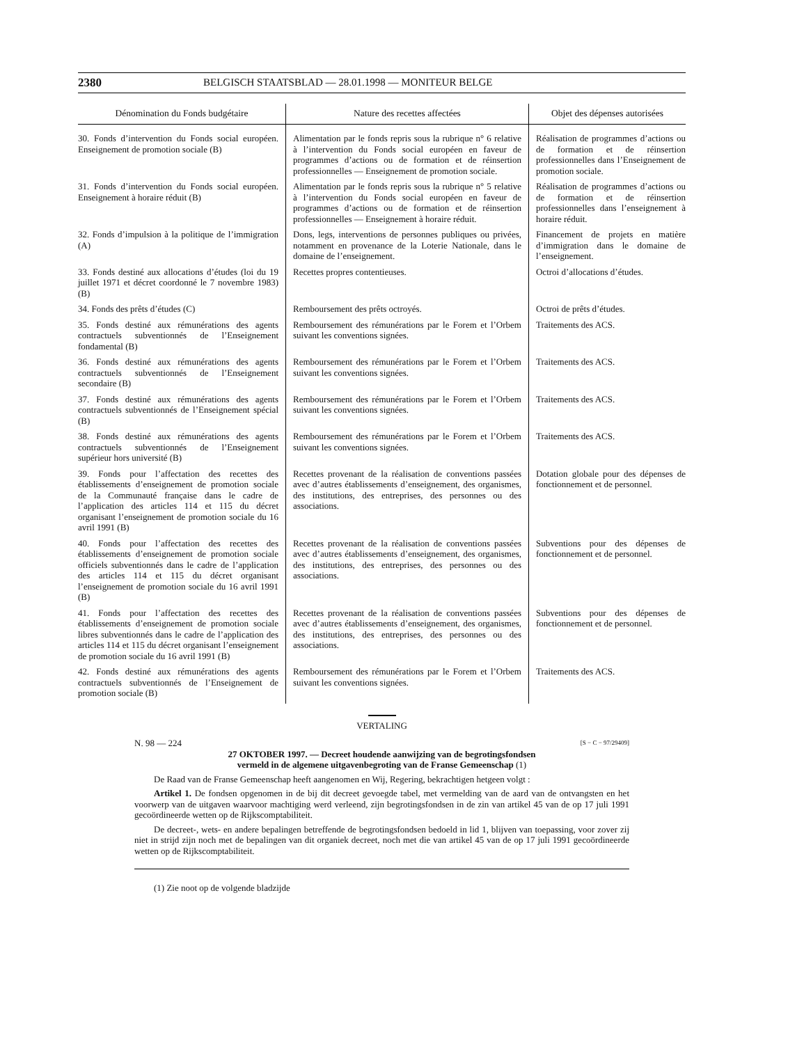2380 BELGISCH STAATSBLAD — 28.01.1998 — MONITEUR BELGE
| Dénomination du Fonds budgétaire | Nature des recettes affectées | Objet des dépenses autorisées |
| --- | --- | --- |
| 30. Fonds d’intervention du Fonds social européen. Enseignement de promotion sociale (B) | Alimentation par le fonds repris sous la rubrique n° 6 relative à l’intervention du Fonds social européen en faveur de programmes d’actions ou de formation et de réinsertion professionnelles — Enseignement de promotion sociale. | Réalisation de programmes d’actions ou de formation et de réinsertion professionnelles dans l’Enseignement de promotion sociale. |
| 31. Fonds d’intervention du Fonds social européen. Enseignement à horaire réduit (B) | Alimentation par le fonds repris sous la rubrique n° 5 relative à l’intervention du Fonds social européen en faveur de programmes d’actions ou de formation et de réinsertion professionnelles — Enseignement à horaire réduit. | Réalisation de programmes d’actions ou de formation et de réinsertion professionnelles dans l’enseignement à horaire réduit. |
| 32. Fonds d’impulsion à la politique de l’immigration (A) | Dons, legs, interventions de personnes publiques ou privées, notamment en provenance de la Loterie Nationale, dans le domaine de l’enseignement. | Financement de projets en matière d’immigration dans le domaine de l’enseignement. |
| 33. Fonds destiné aux allocations d’études (loi du 19 juillet 1971 et décret coordonné le 7 novembre 1983) (B) | Recettes propres contentieuses. | Octroi d’allocations d’études. |
| 34. Fonds des prêts d’études (C) | Remboursement des prêts octroyés. | Octroi de prêts d’études. |
| 35. Fonds destiné aux rémunérations des agents contractuels subventionnés de l’Enseignement fondamental (B) | Remboursement des rémunérations par le Forem et l’Orbem suivant les conventions signées. | Traitements des ACS. |
| 36. Fonds destiné aux rémunérations des agents contractuels subventionnés de l’Enseignement secondaire (B) | Remboursement des rémunérations par le Forem et l’Orbem suivant les conventions signées. | Traitements des ACS. |
| 37. Fonds destiné aux rémunérations des agents contractuels subventionnés de l’Enseignement spécial (B) | Remboursement des rémunérations par le Forem et l’Orbem suivant les conventions signées. | Traitements des ACS. |
| 38. Fonds destiné aux rémunérations des agents contractuels subventionnés de l’Enseignement supérieur hors université (B) | Remboursement des rémunérations par le Forem et l’Orbem suivant les conventions signées. | Traitements des ACS. |
| 39. Fonds pour l’affectation des recettes des établissements d’enseignement de promotion sociale de la Communauté française dans le cadre de l’application des articles 114 et 115 du décret organisant l’enseignement de promotion sociale du 16 avril 1991 (B) | Recettes provenant de la réalisation de conventions passées avec d’autres établissements d’enseignement, des organismes, des institutions, des entreprises, des personnes ou des associations. | Dotation globale pour des dépenses de fonctionnement et de personnel. |
| 40. Fonds pour l’affectation des recettes des établissements d’enseignement de promotion sociale officiels subventionnés dans le cadre de l’application des articles 114 et 115 du décret organisant l’enseignement de promotion sociale du 16 avril 1991 (B) | Recettes provenant de la réalisation de conventions passées avec d’autres établissements d’enseignement, des organismes, des institutions, des entreprises, des personnes ou des associations. | Subventions pour des dépenses de fonctionnement et de personnel. |
| 41. Fonds pour l’affectation des recettes des établissements d’enseignement de promotion sociale libres subventionnés dans le cadre de l’application des articles 114 et 115 du décret organisant l’enseignement de promotion sociale du 16 avril 1991 (B) | Recettes provenant de la réalisation de conventions passées avec d’autres établissements d’enseignement, des organismes, des institutions, des entreprises, des personnes ou des associations. | Subventions pour des dépenses de fonctionnement et de personnel. |
| 42. Fonds destiné aux rémunérations des agents contractuels subventionnés de l’Enseignement de promotion sociale (B) | Remboursement des rémunérations par le Forem et l’Orbem suivant les conventions signées. | Traitements des ACS. |
VERTALING
N. 98 — 224 [S − C − 97/29409]
27 OKTOBER 1997. — Decreet houdende aanwijzing van de begrotingsfondsen
vermeld in de algemene uitgavenbegroting van de Franse Gemeenschap (1)
De Raad van de Franse Gemeenschap heeft aangenomen en Wij, Regering, bekrachtigen hetgeen volgt :
Artikel 1. De fondsen opgenomen in de bij dit decreet gevoegde tabel, met vermelding van de aard van de ontvangsten en het voorwerp van de uitgaven waarvoor machtiging werd verleend, zijn begrotingsfondsen in de zin van artikel 45 van de op 17 juli 1991 gecoördineerde wetten op de Rijkscomptabiliteit.
De decreet-, wets- en andere bepalingen betreffende de begrotingsfondsen bedoeld in lid 1, blijven van toepassing, voor zover zij niet in strijd zijn noch met de bepalingen van dit organiek decreet, noch met die van artikel 45 van de op 17 juli 1991 gecoördineerde wetten op de Rijkscomptabiliteit.
(1) Zie noot op de volgende bladzijde